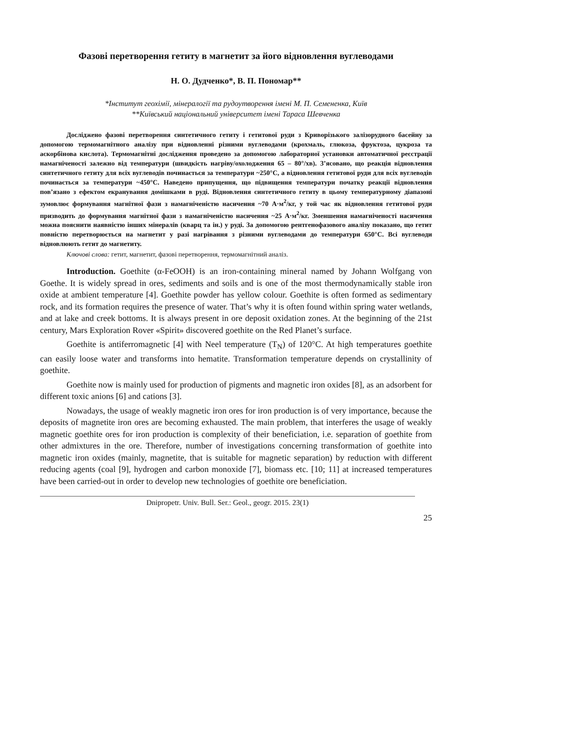Фазові перетворення гетиту в магнетит за його відновлення вуглеводами
Н. О. Дудченко*, В. П. Пономар**
*Інститут геохімії, мінералогії та рудоутворення імені М. П. Семененка, Київ
**Київський національний університет імені Тараса Шевченка
Досліджено фазові перетворення синтетичного гетиту і гетитової руди з Криворізького залізорудного басейну за допомогою термомагнітного аналізу при відновленні різними вуглеводами (крохмаль, глюкоза, фруктоза, цукроза та аскорбінова кислота). Термомагнітні дослідження проведено за допомогою лабораторної установки автоматичної реєстрації намагніченості залежно від температури (швидкість нагріву/охолодження 65 – 80°/хв). З’ясовано, що реакція відновлення синтетичного гетиту для всіх вуглеводів починається за температури ~250°С, а відновлення гетитової руди для всіх вуглеводів починається за температури ~450°С. Наведено припущення, що підвищення температури початку реакції відновлення пов’язано з ефектом екранування домішками в руді. Відновлення синтетичного гетиту в цьому температурному діапазоні зумовлює формування магнітної фази з намагніченістю насичення ~70 А·м<sup>2</sup>/кг, у той час як відновлення гетитової руди призводить до формування магнітної фази з намагніченістю насичення ~25 А·м<sup>2</sup>/кг. Зменшення намагніченості насичення можна пояснити наявністю інших мінералів (кварц та ін.) у руді. За допомогою рентгенофазового аналізу показано, що гетит повністю перетворюється на магнетит у разі нагрівання з різними вуглеводами до температури 650°С. Всі вуглеводи відновлюють гетит до магнетиту.
Ключові слова: гетит, магнетит, фазові перетворення, термомагнітний аналіз.
Introduction. Goethite (α-FeOOH) is an iron-containing mineral named by Johann Wolfgang von Goethe. It is widely spread in ores, sediments and soils and is one of the most thermodynamically stable iron oxide at ambient temperature [4]. Goethite powder has yellow colour. Goethite is often formed as sedimentary rock, and its formation requires the presence of water. That’s why it is often found within spring water wetlands, and at lake and creek bottoms. It is always present in ore deposit oxidation zones. At the beginning of the 21st century, Mars Exploration Rover «Spirit» discovered goethite on the Red Planet’s surface.
Goethite is antiferromagnetic [4] with Neel temperature (T<sub>N</sub>) of 120°C. At high temperatures goethite can easily loose water and transforms into hematite. Transformation temperature depends on crystallinity of goethite.
Goethite now is mainly used for production of pigments and magnetic iron oxides [8], as an adsorbent for different toxic anions [6] and cations [3].
Nowadays, the usage of weakly magnetic iron ores for iron production is of very importance, because the deposits of magnetite iron ores are becoming exhausted. The main problem, that interferes the usage of weakly magnetic goethite ores for iron production is complexity of their beneficiation, i.e. separation of goethite from other admixtures in the ore. Therefore, number of investigations concerning transformation of goethite into magnetic iron oxides (mainly, magnetite, that is suitable for magnetic separation) by reduction with different reducing agents (coal [9], hydrogen and carbon monoxide [7], biomass etc. [10; 11] at increased temperatures have been carried-out in order to develop new technologies of goethite ore beneficiation.
Dnipropetr. Univ. Bull. Ser.: Geol., geogr. 2015. 23(1)
25